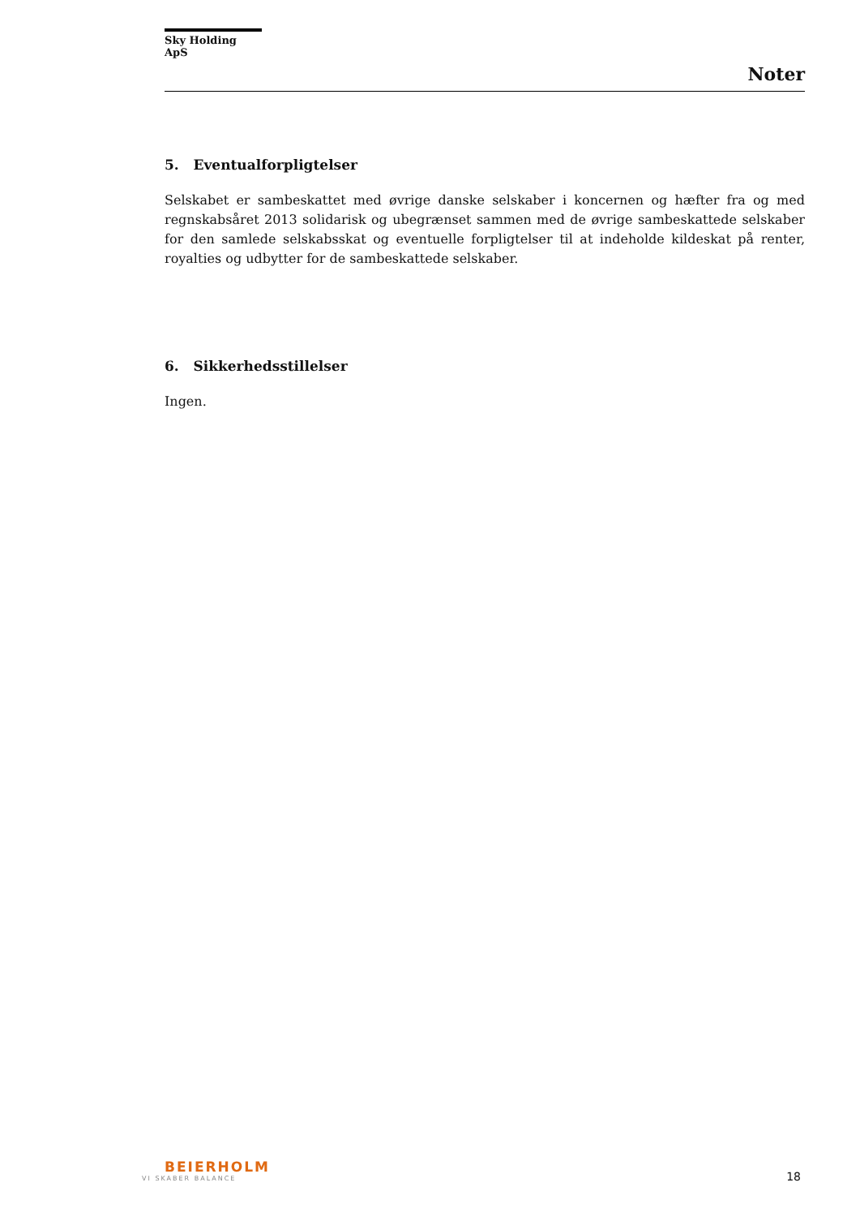Sky Holding ApS
Noter
5. Eventualforpligtelser
Selskabet er sambeskattet med øvrige danske selskaber i koncernen og hæfter fra og med regnskabsåret 2013 solidarisk og ubegrænset sammen med de øvrige sambeskattede selskaber for den samlede selskabsskat og eventuelle forpligtelser til at indeholde kildeskat på renter, royalties og udbytter for de sambeskattede selskaber.
6. Sikkerhedsstillelser
Ingen.
BEIERHOLM
VI SKABER BALANCE
18